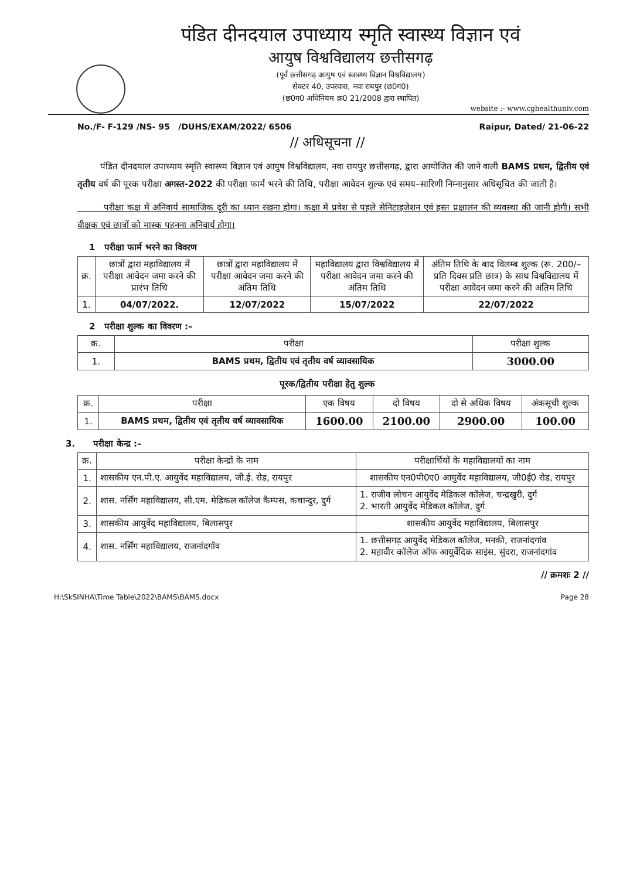पंडित दीनदयाल उपाध्याय स्मृति स्वास्थ्य विज्ञान एवं
आयुष विश्वविद्यालय छत्तीसगढ़
(पूर्व छत्तीसगढ़ आयुष एवं स्वास्थ्य विज्ञान विश्वविद्यालय)
सेक्टर 40, उपरवारा, नवा रायपुर (छ0ग0)
(छ0ग0 अधिनियम क्र0 21/2008 द्वारा स्थापित)
website :- www.cghealthuniv.com
No./F- F-129 /NS- 95 /DUHS/EXAM/2022/ 6506 Raipur, Dated/ 21-06-22
// अधिसूचना //
पंडित दीनदयाल उपाध्याय स्मृति स्वास्थ्य विज्ञान एवं आयुष विश्वविद्यालय, नवा रायपुर छत्तीसगढ़, द्वारा आयोजित की जाने वाली BAMS प्रथम, द्वितीय एवं तृतीय वर्ष की पूरक परीक्षा अगस्त-2022 की परीक्षा फार्म भरने की तिथि, परीक्षा आवेदन शुल्क एवं समय–सारिणी निम्नानुसार अधिसूचित की जाती है।
परीक्षा कक्ष में अनिवार्य सामाजिक दूरी का ध्यान रखना होगा। कक्षा में प्रवेश से पहले सेनिटाइजेशन एवं हस्त प्रक्षालन की व्यवस्था की जानी होगी। सभी वीक्षक एवं छात्रों को मास्क पहनना अनिवार्य होगा।
1 परीक्षा फार्म भरने का विवरण
| क्र. | छात्रों द्वारा महाविद्यालय में परीक्षा आवेदन जमा करने की प्रारंभ तिथि | छात्रों द्वारा महाविद्यालय में परीक्षा आवेदन जमा करने की अंतिम तिथि | महाविद्यालय द्वारा विश्वविद्यालय में परीक्षा आवेदन जमा करने की अंतिम तिथि | अंतिम तिथि के बाद विलम्ब शुल्क (रू. 200/– प्रति दिवस प्रति छात्र) के साथ विश्वविद्यालय में परीक्षा आवेदन जमा करने की अंतिम तिथि |
| --- | --- | --- | --- | --- |
| 1. | 04/07/2022. | 12/07/2022 | 15/07/2022 | 22/07/2022 |
2 परीक्षा शुल्क का विवरण :–
| क्र. | परीक्षा | परीक्षा शुल्क |
| --- | --- | --- |
| 1. | BAMS प्रथम, द्वितीय एवं तृतीय वर्ष व्यावसायिक | 3000.00 |
पूरक/द्वितीय परीक्षा हेतु शुल्क
| क्र. | परीक्षा | एक विषय | दो विषय | दो से अधिक विषय | अंकसूची शुल्क |
| --- | --- | --- | --- | --- | --- |
| 1. | BAMS प्रथम, द्वितीय एवं तृतीय वर्ष व्यावसायिक | 1600.00 | 2100.00 | 2900.00 | 100.00 |
3. परीक्षा केन्द्र :–
| क्र. | परीक्षा केन्द्रों के नाम | परीक्षार्थियों के महाविद्यालयों का नाम |
| --- | --- | --- |
| 1. | शासकीय एन.पी.ए. आयुर्वेद महाविद्यालय, जी.ई. रोड, रायपुर | शासकीय एन0पी0ए0 आयुर्वेद महाविद्यालय, जी0ई0 रोड, रायपुर |
| 2. | शास. नर्सिंग महाविद्यालय, सी.एम. मेडिकल कॉलेज कैम्पस, कचान्दुर, दुर्ग | 1. राजीव लोचन आयुर्वेद मेडिकल कॉलेज, चन्द्रखुरी, दुर्ग 2. भारती आयुर्वेद मेडिकल कॉलेज, दुर्ग |
| 3. | शासकीय आयुर्वेद महाविद्यालय, बिलासपुर | शासकीय आयुर्वेद महाविद्यालय, बिलासपुर |
| 4. | शास. नर्सिंग महाविद्यालय, राजनांदगॉव | 1. छत्तीसगढ़ आयुर्वेद मेडिकल कॉलेज, मनकी, राजनांदगांव 2. महावीर कॉलेज ऑफ आयुर्वेदिक साइंस, सुंदरा, राजनांदगांव |
// क्रमशः 2 //
H:\SkSINHA\Time Table\2022\BAMS\BAMS.docx Page 28